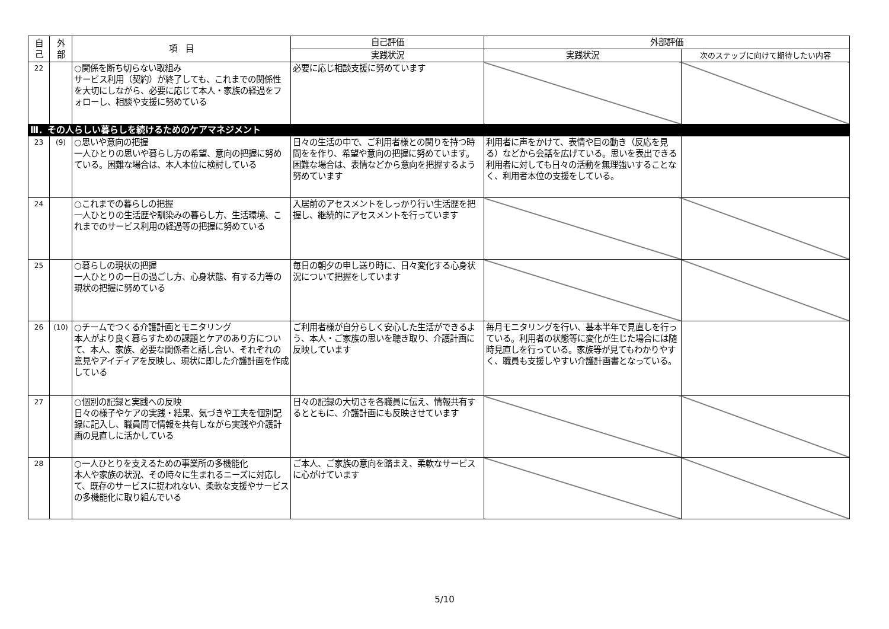| 自 己 | 外 部 | 項 目 | 自己評価 | 外部評価 | |
| --- | --- | --- | --- | --- | --- |
| | | | 実践状況 | 実践状況 | 次のステップに向けて期待したい内容 |
| 22 | | ○関係を断ち切らない取組み サービス利用（契約）が終了しても、これまでの関係性を大切にしながら、必要に応じて本人・家族の経過をフォローし、相談や支援に努めている | 必要に応じ相談支援に努めています | | |
| Ⅲ．その人らしい暮らしを続けるためのケアマネジメント | | | | | |
| 23 | (9) | ○思いや意向の把握 一人ひとりの思いや暮らし方の希望、意向の把握に努めている。困難な場合は、本人本位に検討している | 日々の生活の中で、ご利用者様との関りを持つ時間をを作り、希望や意向の把握に努めています。困難な場合は、表情などから意向を把握するよう努めています | 利用者に声をかけて、表情や目の動き（反応を見る）などから会話を広げている。思いを表出できる利用者に対しても日々の活動を無理強いすることなく、利用者本位の支援をしている。 | |
| 24 | | ○これまでの暮らしの把握 一人ひとりの生活歴や馴染みの暮らし方、生活環境、これまでのサービス利用の経過等の把握に努めている | 入居前のアセスメントをしっかり行い生活歴を把握し、継続的にアセスメントを行っています | | |
| 25 | | ○暮らしの現状の把握 一人ひとりの一日の過ごし方、心身状態、有する力等の現状の把握に努めている | 毎日の朝夕の申し送り時に、日々変化する心身状況について把握をしています | | |
| 26 | (10) | ○チームでつくる介護計画とモニタリング 本人がより良く暮らすための課題とケアのあり方について、本人、家族、必要な関係者と話し合い、それぞれの意見やアイディアを反映し、現状に即した介護計画を作成している | ご利用者様が自分らしく安心した生活ができるよう、本人・ご家族の思いを聴き取り、介護計画に反映しています | 毎月モニタリングを行い、基本半年で見直しを行っている。利用者の状態等に変化が生じた場合には随時見直しを行っている。家族等が見てもわかりやすく、職員も支援しやすい介護計画書となっている。 | |
| 27 | | ○個別の記録と実践への反映 日々の様子やケアの実践・結果、気づきや工夫を個別記録に記入し、職員間で情報を共有しながら実践や介護計画の見直しに活かしている | 日々の記録の大切さを各職員に伝え、情報共有するとともに、介護計画にも反映させています | | |
| 28 | | ○一人ひとりを支えるための事業所の多機能化 本人や家族の状況、その時々に生まれるニーズに対応して、既存のサービスに捉われない、柔軟な支援やサービスの多機能化に取り組んでいる | ご本人、ご家族の意向を踏まえ、柔軟なサービスに心がけています | | |
5/10